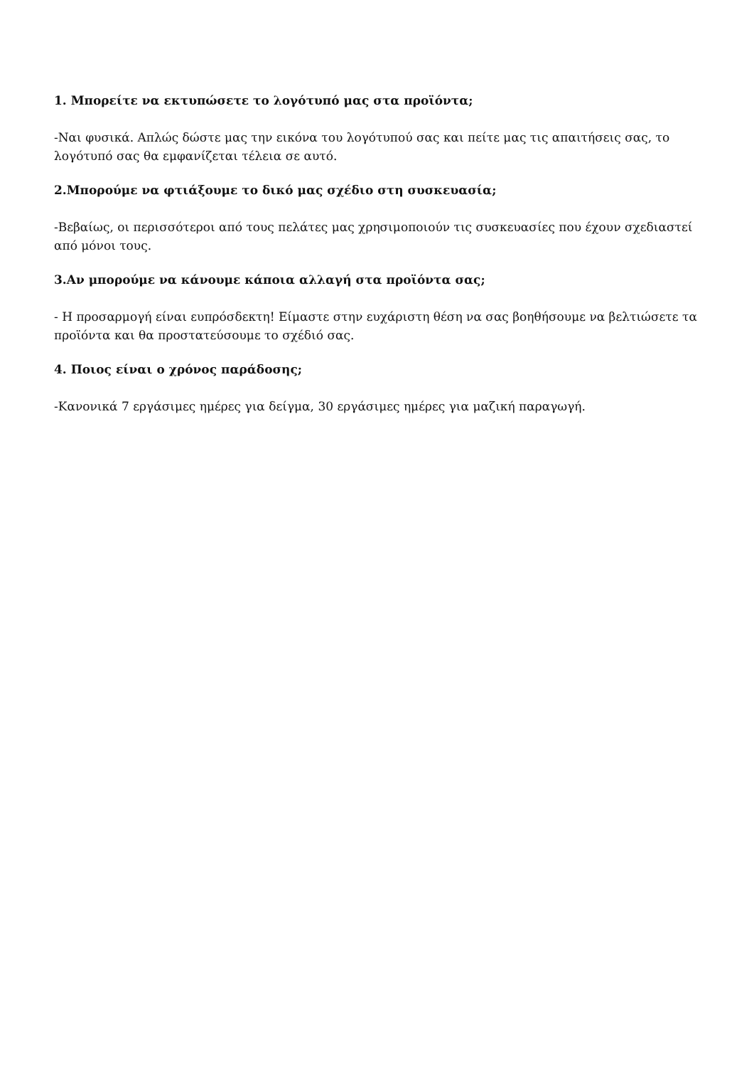1. Μπορείτε να εκτυπώσετε το λογότυπό μας στα προϊόντα;
-Ναι φυσικά. Απλώς δώστε μας την εικόνα του λογότυπού σας και πείτε μας τις απαιτήσεις σας, το λογότυπό σας θα εμφανίζεται τέλεια σε αυτό.
2.Μπορούμε να φτιάξουμε το δικό μας σχέδιο στη συσκευασία;
-Βεβαίως, οι περισσότεροι από τους πελάτες μας χρησιμοποιούν τις συσκευασίες που έχουν σχεδιαστεί από μόνοι τους.
3.Αν μπορούμε να κάνουμε κάποια αλλαγή στα προϊόντα σας;
- Η προσαρμογή είναι ευπρόσδεκτη! Είμαστε στην ευχάριστη θέση να σας βοηθήσουμε να βελτιώσετε τα προϊόντα και θα προστατεύσουμε το σχέδιό σας.
4. Ποιος είναι ο χρόνος παράδοσης;
-Κανονικά 7 εργάσιμες ημέρες για δείγμα, 30 εργάσιμες ημέρες για μαζική παραγωγή.